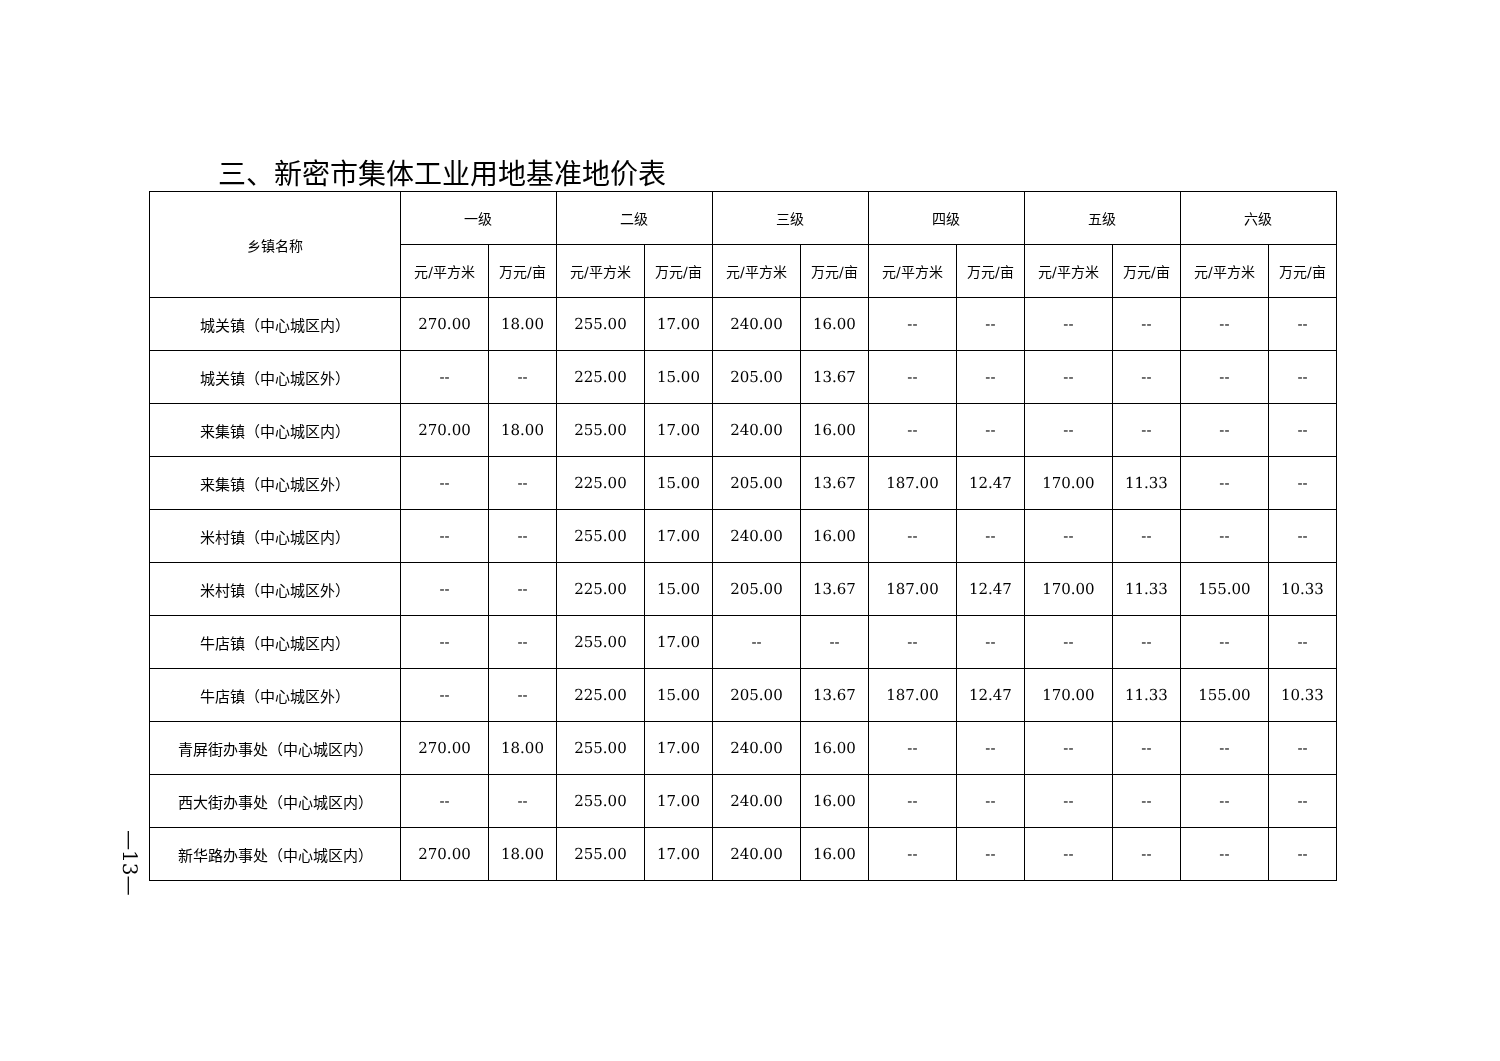三、新密市集体工业用地基准地价表
| 乡镇名称 | 一级 | | 二级 | | 三级 | | 四级 | | 五级 | | 六级 | |
| --- | --- | --- | --- | --- | --- | --- | --- | --- | --- | --- | --- | --- |
| | 元/平方米 | 万元/亩 | 元/平方米 | 万元/亩 | 元/平方米 | 万元/亩 | 元/平方米 | 万元/亩 | 元/平方米 | 万元/亩 | 元/平方米 | 万元/亩 |
| 城关镇（中心城区内） | 270.00 | 18.00 | 255.00 | 17.00 | 240.00 | 16.00 | -- | -- | -- | -- | -- | -- |
| 城关镇（中心城区外） | -- | -- | 225.00 | 15.00 | 205.00 | 13.67 | -- | -- | -- | -- | -- | -- |
| 来集镇（中心城区内） | 270.00 | 18.00 | 255.00 | 17.00 | 240.00 | 16.00 | -- | -- | -- | -- | -- | -- |
| 来集镇（中心城区外） | -- | -- | 225.00 | 15.00 | 205.00 | 13.67 | 187.00 | 12.47 | 170.00 | 11.33 | -- | -- |
| 米村镇（中心城区内） | -- | -- | 255.00 | 17.00 | 240.00 | 16.00 | -- | -- | -- | -- | -- | -- |
| 米村镇（中心城区外） | -- | -- | 225.00 | 15.00 | 205.00 | 13.67 | 187.00 | 12.47 | 170.00 | 11.33 | 155.00 | 10.33 |
| 牛店镇（中心城区内） | -- | -- | 255.00 | 17.00 | -- | -- | -- | -- | -- | -- | -- | -- |
| 牛店镇（中心城区外） | -- | -- | 225.00 | 15.00 | 205.00 | 13.67 | 187.00 | 12.47 | 170.00 | 11.33 | 155.00 | 10.33 |
| 青屏街办事处（中心城区内） | 270.00 | 18.00 | 255.00 | 17.00 | 240.00 | 16.00 | -- | -- | -- | -- | -- | -- |
| 西大街办事处（中心城区内） | -- | -- | 255.00 | 17.00 | 240.00 | 16.00 | -- | -- | -- | -- | -- | -- |
| 新华路办事处（中心城区内） | 270.00 | 18.00 | 255.00 | 17.00 | 240.00 | 16.00 | -- | -- | -- | -- | -- | -- |
—13—